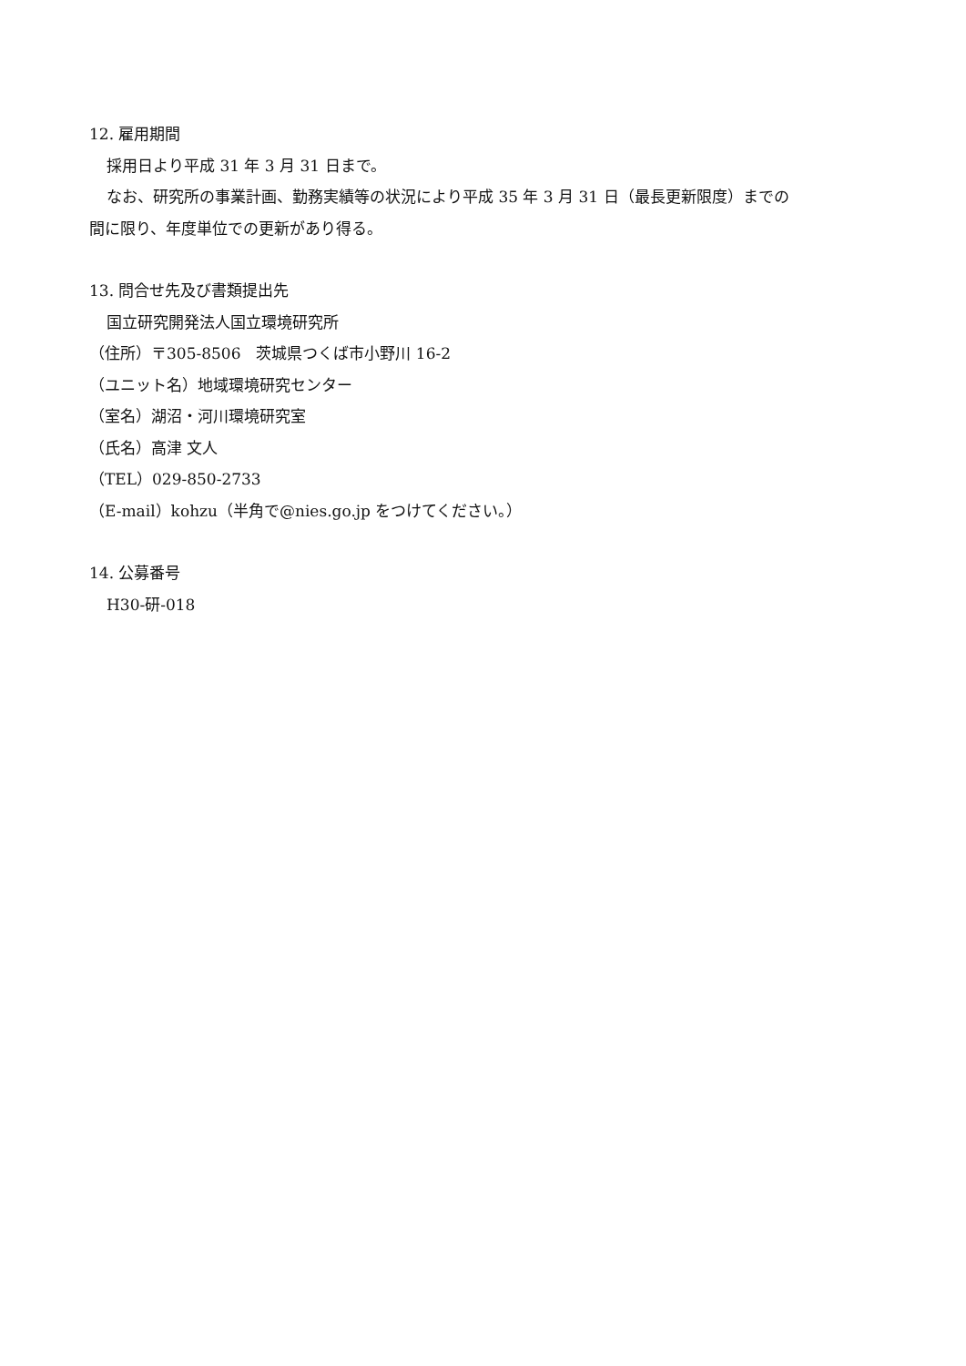12. 雇用期間
採用日より平成 31 年 3 月 31 日まで。
なお、研究所の事業計画、勤務実績等の状況により平成 35 年 3 月 31 日（最長更新限度）までの
間に限り、年度単位での更新があり得る。
13. 問合せ先及び書類提出先
国立研究開発法人国立環境研究所
（住所）〒305-8506　茨城県つくば市小野川 16-2
（ユニット名）地域環境研究センター
（室名）湖沼・河川環境研究室
（氏名）高津 文人
（TEL）029-850-2733
（E-mail）kohzu（半角で@nies.go.jp をつけてください。）
14. 公募番号
H30-研-018